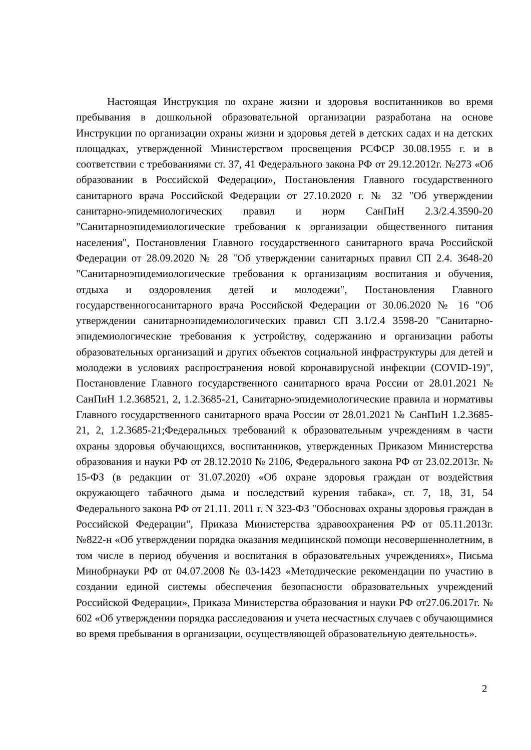Настоящая Инструкция по охране жизни и здоровья воспитанников во время пребывания в дошкольной образовательной организации разработана на основе Инструкции по организации охраны жизни и здоровья детей в детских садах и на детских площадках, утвержденной Министерством просвещения РСФСР 30.08.1955 г. и в соответствии с требованиями ст. 37, 41 Федерального закона РФ от 29.12.2012г. №273 «Об образовании в Российской Федерации», Постановления Главного государственного санитарного врача Российской Федерации от 27.10.2020 г. № 32 "Об утверждении санитарно-эпидемиологических правил и норм СанПиН 2.3/2.4.3590-20 "Санитарноэпидемиологические требования к организации общественного питания населения", Постановления Главного государственного санитарного врача Российской Федерации от 28.09.2020 № 28 "Об утверждении санитарных правил СП 2.4. 3648-20 "Санитарноэпидемиологические требования к организациям воспитания и обучения, отдыха и оздоровления детей и молодежи", Постановления Главного государственногосанитарного врача Российской Федерации от 30.06.2020 № 16 "Об утверждении санитарноэпидемиологических правил СП 3.1/2.4 3598-20 "Санитарно-эпидемиологические требования к устройству, содержанию и организации работы образовательных организаций и других объектов социальной инфраструктуры для детей и молодежи в условиях распространения новой коронавирусной инфекции (COVID-19)", Постановление Главного государственного санитарного врача России от 28.01.2021 № СанПиН 1.2.368521, 2, 1.2.3685-21, Санитарно-эпидемиологические правила и нормативы Главного государственного санитарного врача России от 28.01.2021 № СанПиН 1.2.3685-21, 2, 1.2.3685-21;Федеральных требований к образовательным учреждениям в части охраны здоровья обучающихся, воспитанников, утвержденных Приказом Министерства образования и науки РФ от 28.12.2010 № 2106, Федерального закона РФ от 23.02.2013г. № 15-ФЗ (в редакции от 31.07.2020) «Об охране здоровья граждан от воздействия окружающего табачного дыма и последствий курения табака», ст. 7, 18, 31, 54 Федерального закона РФ от 21.11. 2011 г. N 323-ФЗ "Обосновах охраны здоровья граждан в Российской Федерации", Приказа Министерства здравоохранения РФ от 05.11.2013г. №822-н «Об утверждении порядка оказания медицинской помощи несовершеннолетним, в том числе в период обучения и воспитания в образовательных учреждениях», Письма Минобрнауки РФ от 04.07.2008 № 03-1423 «Методические рекомендации по участию в создании единой системы обеспечения безопасности образовательных учреждений Российской Федерации», Приказа Министерства образования и науки РФ от27.06.2017г. № 602 «Об утверждении порядка расследования и учета несчастных случаев с обучающимися во время пребывания в организации, осуществляющей образовательную деятельность».
2